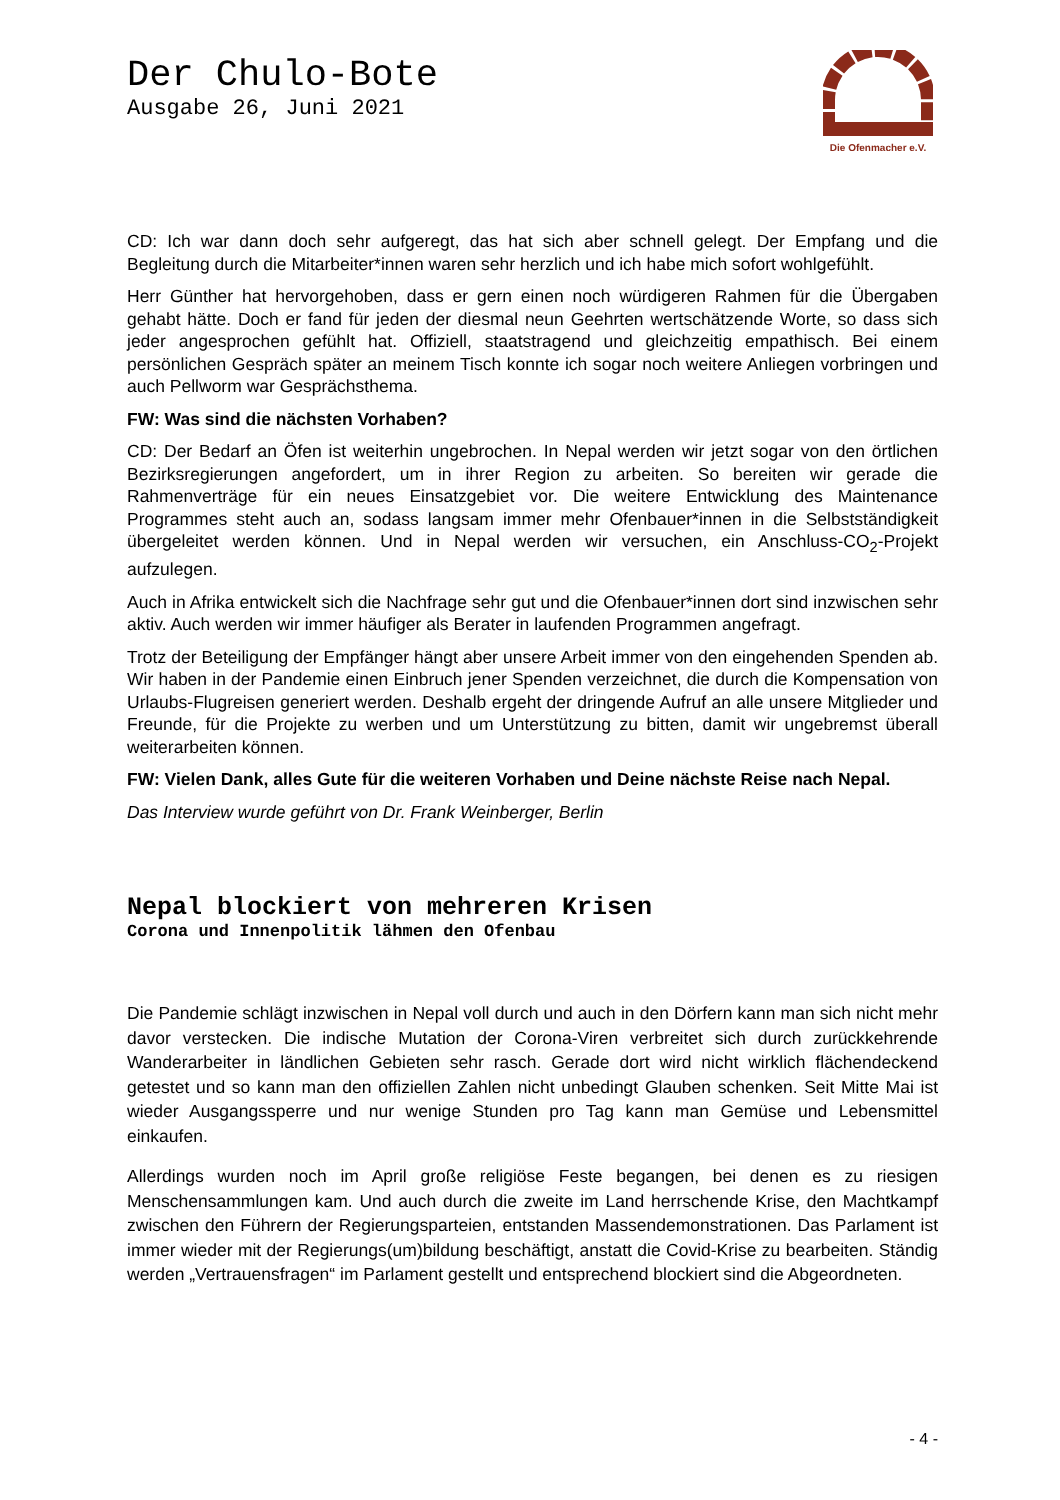Der Chulo-Bote
Ausgabe 26, Juni 2021
Die Ofenmacher e.V.
CD: Ich war dann doch sehr aufgeregt, das hat sich aber schnell gelegt. Der Empfang und die Begleitung durch die Mitarbeiter*innen waren sehr herzlich und ich habe mich sofort wohlgefühlt.
Herr Günther hat hervorgehoben, dass er gern einen noch würdigeren Rahmen für die Übergaben gehabt hätte. Doch er fand für jeden der diesmal neun Geehrten wertschätzende Worte, so dass sich jeder angesprochen gefühlt hat. Offiziell, staatstragend und gleichzeitig empathisch. Bei einem persönlichen Gespräch später an meinem Tisch konnte ich sogar noch weitere Anliegen vorbringen und auch Pellworm war Gesprächsthema.
FW: Was sind die nächsten Vorhaben?
CD: Der Bedarf an Öfen ist weiterhin ungebrochen. In Nepal werden wir jetzt sogar von den örtlichen Bezirksregierungen angefordert, um in ihrer Region zu arbeiten. So bereiten wir gerade die Rahmenverträge für ein neues Einsatzgebiet vor. Die weitere Entwicklung des Maintenance Programmes steht auch an, sodass langsam immer mehr Ofenbauer*innen in die Selbstständigkeit übergeleitet werden können. Und in Nepal werden wir versuchen, ein Anschluss-CO<sub>2</sub>-Projekt aufzulegen.
Auch in Afrika entwickelt sich die Nachfrage sehr gut und die Ofenbauer*innen dort sind inzwischen sehr aktiv. Auch werden wir immer häufiger als Berater in laufenden Programmen angefragt.
Trotz der Beteiligung der Empfänger hängt aber unsere Arbeit immer von den eingehenden Spenden ab. Wir haben in der Pandemie einen Einbruch jener Spenden verzeichnet, die durch die Kompensation von Urlaubs-Flugreisen generiert werden. Deshalb ergeht der dringende Aufruf an alle unsere Mitglieder und Freunde, für die Projekte zu werben und um Unterstützung zu bitten, damit wir ungebremst überall weiterarbeiten können.
FW: Vielen Dank, alles Gute für die weiteren Vorhaben und Deine nächste Reise nach Nepal.
Das Interview wurde geführt von Dr. Frank Weinberger, Berlin
Nepal blockiert von mehreren Krisen
Corona und Innenpolitik lähmen den Ofenbau
Die Pandemie schlägt inzwischen in Nepal voll durch und auch in den Dörfern kann man sich nicht mehr davor verstecken. Die indische Mutation der Corona-Viren verbreitet sich durch zurückkehrende Wanderarbeiter in ländlichen Gebieten sehr rasch. Gerade dort wird nicht wirklich flächendeckend getestet und so kann man den offiziellen Zahlen nicht unbedingt Glauben schenken. Seit Mitte Mai ist wieder Ausgangssperre und nur wenige Stunden pro Tag kann man Gemüse und Lebensmittel einkaufen.
Allerdings wurden noch im April große religiöse Feste begangen, bei denen es zu riesigen Menschensammlungen kam. Und auch durch die zweite im Land herrschende Krise, den Machtkampf zwischen den Führern der Regierungsparteien, entstanden Massendemonstrationen. Das Parlament ist immer wieder mit der Regierungs(um)bildung beschäftigt, anstatt die Covid-Krise zu bearbeiten. Ständig werden „Vertrauensfragen“ im Parlament gestellt und entsprechend blockiert sind die Abgeordneten.
- 4 -